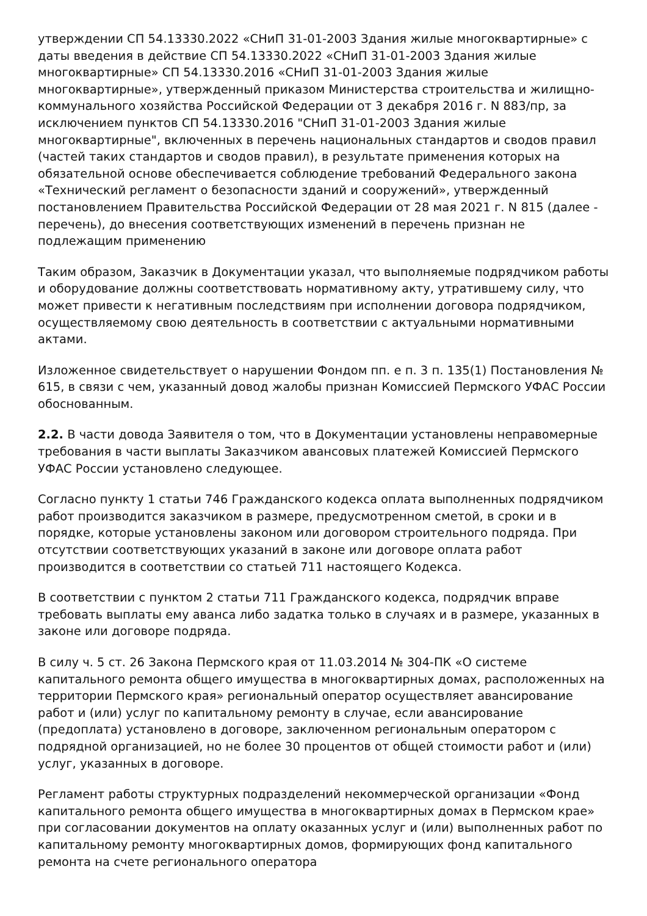утверждении СП 54.13330.2022 «СНиП 31-01-2003 Здания жилые многоквартирные» с даты введения в действие СП 54.13330.2022 «СНиП 31-01-2003 Здания жилые многоквартирные» СП 54.13330.2016 «СНиП 31-01-2003 Здания жилые многоквартирные», утвержденный приказом Министерства строительства и жилищно-коммунального хозяйства Российской Федерации от 3 декабря 2016 г. N 883/пр, за исключением пунктов СП 54.13330.2016 "СНиП 31-01-2003 Здания жилые многоквартирные", включенных в перечень национальных стандартов и сводов правил (частей таких стандартов и сводов правил), в результате применения которых на обязательной основе обеспечивается соблюдение требований Федерального закона «Технический регламент о безопасности зданий и сооружений», утвержденный постановлением Правительства Российской Федерации от 28 мая 2021 г. N 815 (далее - перечень), до внесения соответствующих изменений в перечень признан не подлежащим применению
Таким образом, Заказчик в Документации указал, что выполняемые подрядчиком работы и оборудование должны соответствовать нормативному акту, утратившему силу, что может привести к негативным последствиям при исполнении договора подрядчиком, осуществляемому свою деятельность в соответствии с актуальными нормативными актами.
Изложенное свидетельствует о нарушении Фондом пп. е п. 3 п. 135(1) Постановления № 615, в связи с чем, указанный довод жалобы признан Комиссией Пермского УФАС России обоснованным.
2.2. В части довода Заявителя о том, что в Документации установлены неправомерные требования в части выплаты Заказчиком авансовых платежей Комиссией Пермского УФАС России установлено следующее.
Согласно пункту 1 статьи 746 Гражданского кодекса оплата выполненных подрядчиком работ производится заказчиком в размере, предусмотренном сметой, в сроки и в порядке, которые установлены законом или договором строительного подряда. При отсутствии соответствующих указаний в законе или договоре оплата работ производится в соответствии со статьей 711 настоящего Кодекса.
В соответствии с пунктом 2 статьи 711 Гражданского кодекса, подрядчик вправе требовать выплаты ему аванса либо задатка только в случаях и в размере, указанных в законе или договоре подряда.
В силу ч. 5 ст. 26 Закона Пермского края от 11.03.2014 № 304-ПК «О системе капитального ремонта общего имущества в многоквартирных домах, расположенных на территории Пермского края» региональный оператор осуществляет авансирование работ и (или) услуг по капитальному ремонту в случае, если авансирование (предоплата) установлено в договоре, заключенном региональным оператором с подрядной организацией, но не более 30 процентов от общей стоимости работ и (или) услуг, указанных в договоре.
Регламент работы структурных подразделений некоммерческой организации «Фонд капитального ремонта общего имущества в многоквартирных домах в Пермском крае» при согласовании документов на оплату оказанных услуг и (или) выполненных работ по капитальному ремонту многоквартирных домов, формирующих фонд капитального ремонта на счете регионального оператора